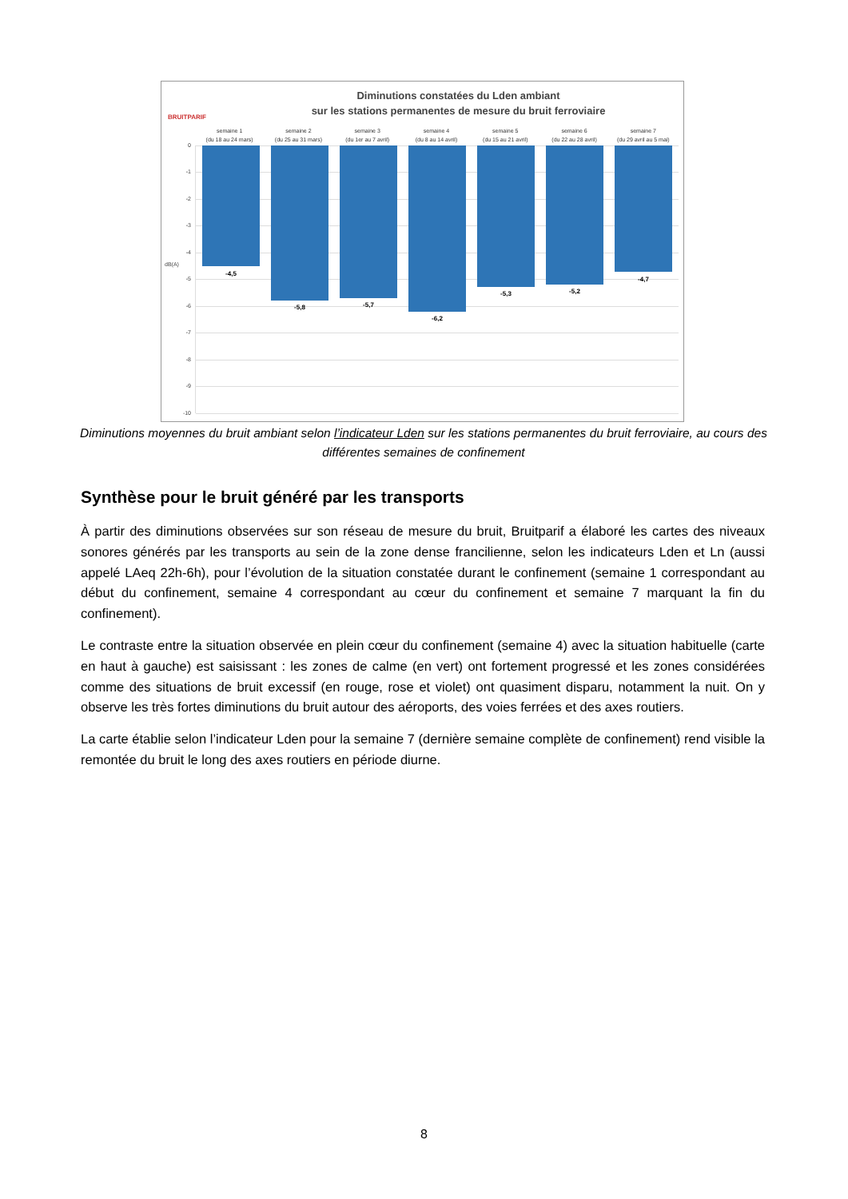BRUITPARIF
Diminutions constatées du Lden ambiant
sur les stations permanentes de mesure du bruit ferroviaire
semaine 1
(du 18 au 24 mars)
semaine 2
(du 25 au 31 mars)
semaine 3
(du 1er au 7 avril)
semaine 4
(du 8 au 14 avril)
semaine 5
(du 15 au 21 avril)
semaine 6
(du 22 au 28 avril)
semaine 7
(du 29 avril au 5 mai)
0
-1
-2
-3
-4
-5
-6
-7
-8
-9
-10
-4,5
-5,8 -5,7
-6,2
-5,3 -5,2
-4,7
dB(A)
Diminutions moyennes du bruit ambiant selon l’indicateur Lden sur les stations permanentes du bruit ferroviaire, au cours des différentes semaines de confinement
Synthèse pour le bruit généré par les transports
À partir des diminutions observées sur son réseau de mesure du bruit, Bruitparif a élaboré les cartes des niveaux sonores générés par les transports au sein de la zone dense francilienne, selon les indicateurs Lden et Ln (aussi appelé LAeq 22h-6h), pour l’évolution de la situation constatée durant le confinement (semaine 1 correspondant au début du confinement, semaine 4 correspondant au cœur du confinement et semaine 7 marquant la fin du confinement).
Le contraste entre la situation observée en plein cœur du confinement (semaine 4) avec la situation habituelle (carte en haut à gauche) est saisissant : les zones de calme (en vert) ont fortement progressé et les zones considérées comme des situations de bruit excessif (en rouge, rose et violet) ont quasiment disparu, notamment la nuit. On y observe les très fortes diminutions du bruit autour des aéroports, des voies ferrées et des axes routiers.
La carte établie selon l’indicateur Lden pour la semaine 7 (dernière semaine complète de confinement) rend visible la remontée du bruit le long des axes routiers en période diurne.
8